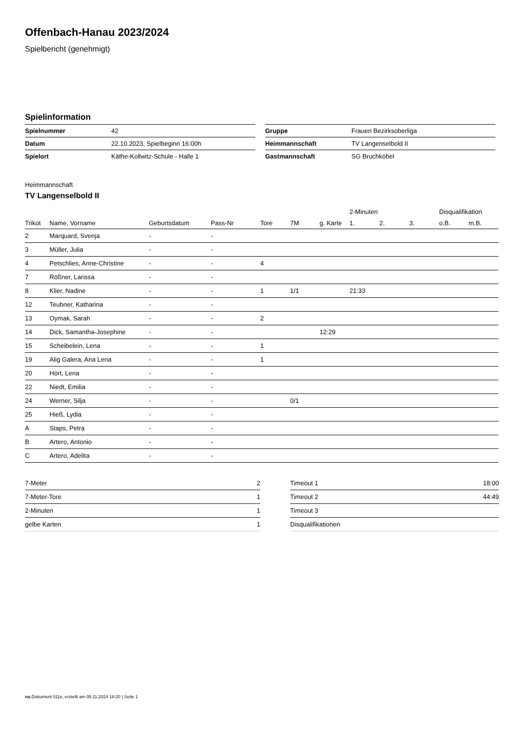Offenbach-Hanau 2023/2024
Spielbericht (genehmigt)
Spielinformation
| Spielnummer | 42 |
| Datum | 22.10.2023, Spielbeginn 16:00h |
| Spielort | Käthe-Kollwitz-Schule - Halle 1 |
| Gruppe | Frauen Bezirksoberliga |
| Heimmannschaft | TV Langenselbold II |
| Gastmannschaft | SG Bruchköbel |
Heimmannschaft
TV Langenselbold II
| | | | | | | | 2-Minuten | | | Disqualifikation | |
| --- | --- | --- | --- | --- | --- | --- | --- | --- | --- | --- | --- |
| Trikot | Name, Vorname | Geburtsdatum | Pass-Nr | Tore | 7M | g. Karte | 1. | 2. | 3. | o.B. | m.B. |
| 2 | Marquard, Svenja | - | - | | | | | | | | |
| 3 | Müller, Julia | - | - | | | | | | | | |
| 4 | Petschlies, Anne-Christine | - | - | 4 | | | | | | | |
| 7 | Rößner, Larissa | - | - | | | | | | | | |
| 8 | Klier, Nadine | - | - | 1 | 1/1 | | 21:33 | | | | |
| 12 | Teubner, Katharina | - | - | | | | | | | | |
| 13 | Oymak, Sarah | - | - | 2 | | | | | | | |
| 14 | Dick, Samantha-Josephine | - | - | | | 12:29 | | | | | |
| 15 | Scheibelein, Lena | - | - | 1 | | | | | | | |
| 19 | Alig Galera, Ana Lena | - | - | 1 | | | | | | | |
| 20 | Hört, Lena | - | - | | | | | | | | |
| 22 | Niedt, Emilia | - | - | | | | | | | | |
| 24 | Werner, Silja | - | - | | 0/1 | | | | | | |
| 25 | Hieß, Lydia | - | - | | | | | | | | |
| A | Staps, Petra | - | - | | | | | | | | |
| B | Artero, Antonio | - | - | | | | | | | | |
| C | Artero, Adelita | - | - | | | | | | | | |
| 7-Meter | 2 |
| 7-Meter-Tore | 1 |
| 2-Minuten | 1 |
| gelbe Karten | 1 |
| Timeout 1 | 18:00 |
| Timeout 2 | 44:49 |
| Timeout 3 | |
| Disqualifikationen | |
nu.Dokument 011e, erstellt am 05.11.2024 18:20 | Seite 1